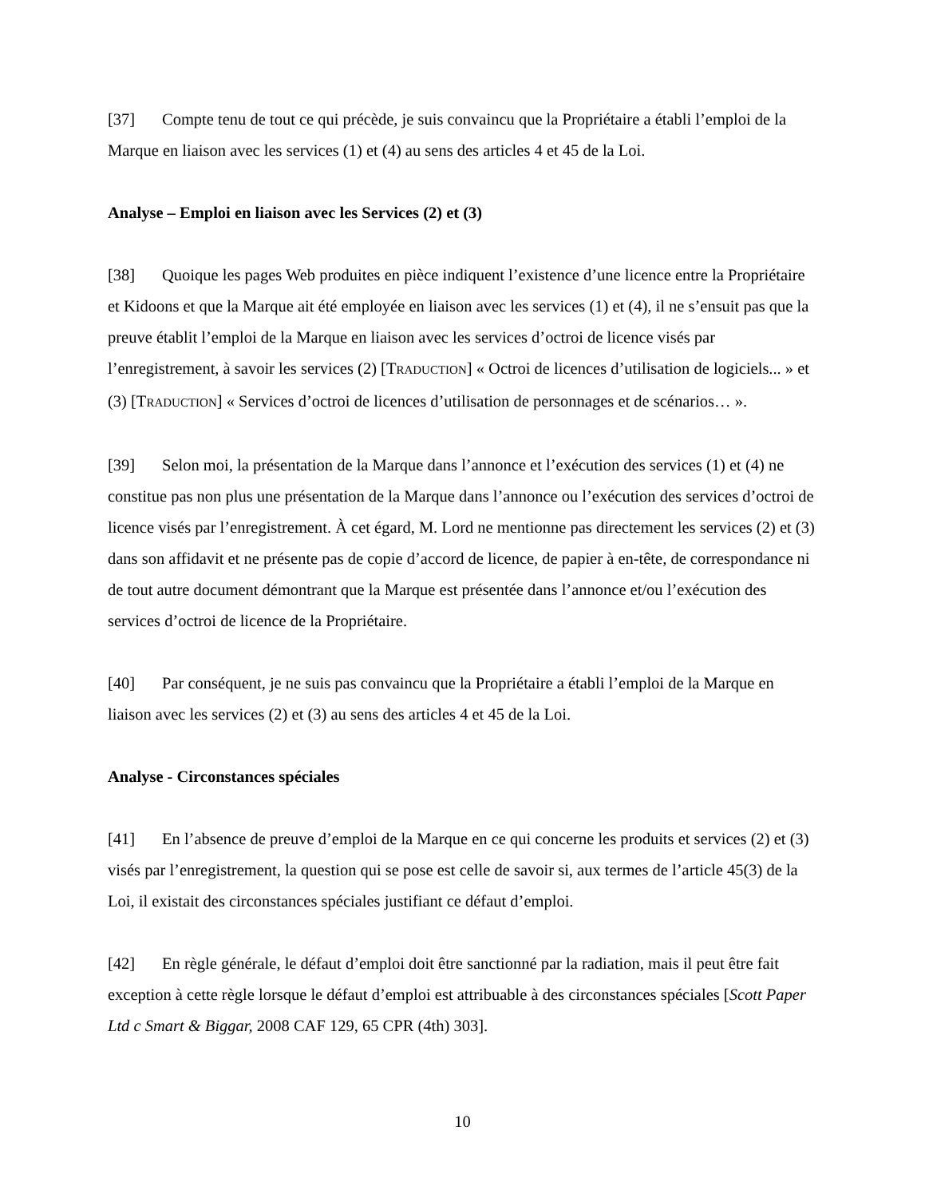[37] Compte tenu de tout ce qui précède, je suis convaincu que la Propriétaire a établi l’emploi de la Marque en liaison avec les services (1) et (4) au sens des articles 4 et 45 de la Loi.
Analyse – Emploi en liaison avec les Services (2) et (3)
[38] Quoique les pages Web produites en pièce indiquent l’existence d’une licence entre la Propriétaire et Kidoons et que la Marque ait été employée en liaison avec les services (1) et (4), il ne s’ensuit pas que la preuve établit l’emploi de la Marque en liaison avec les services d’octroi de licence visés par l’enregistrement, à savoir les services (2) [TRADUCTION] « Octroi de licences d’utilisation de logiciels... » et (3) [TRADUCTION] « Services d’octroi de licences d’utilisation de personnages et de scénarios… ».
[39] Selon moi, la présentation de la Marque dans l’annonce et l’exécution des services (1) et (4) ne constitue pas non plus une présentation de la Marque dans l’annonce ou l’exécution des services d’octroi de licence visés par l’enregistrement. À cet égard, M. Lord ne mentionne pas directement les services (2) et (3) dans son affidavit et ne présente pas de copie d’accord de licence, de papier à en-tête, de correspondance ni de tout autre document démontrant que la Marque est présentée dans l’annonce et/ou l’exécution des services d’octroi de licence de la Propriétaire.
[40] Par conséquent, je ne suis pas convaincu que la Propriétaire a établi l’emploi de la Marque en liaison avec les services (2) et (3) au sens des articles 4 et 45 de la Loi.
Analyse - Circonstances spéciales
[41] En l’absence de preuve d’emploi de la Marque en ce qui concerne les produits et services (2) et (3) visés par l’enregistrement, la question qui se pose est celle de savoir si, aux termes de l’article 45(3) de la Loi, il existait des circonstances spéciales justifiant ce défaut d’emploi.
[42] En règle générale, le défaut d’emploi doit être sanctionné par la radiation, mais il peut être fait exception à cette règle lorsque le défaut d’emploi est attribuable à des circonstances spéciales [Scott Paper Ltd c Smart & Biggar, 2008 CAF 129, 65 CPR (4th) 303].
10